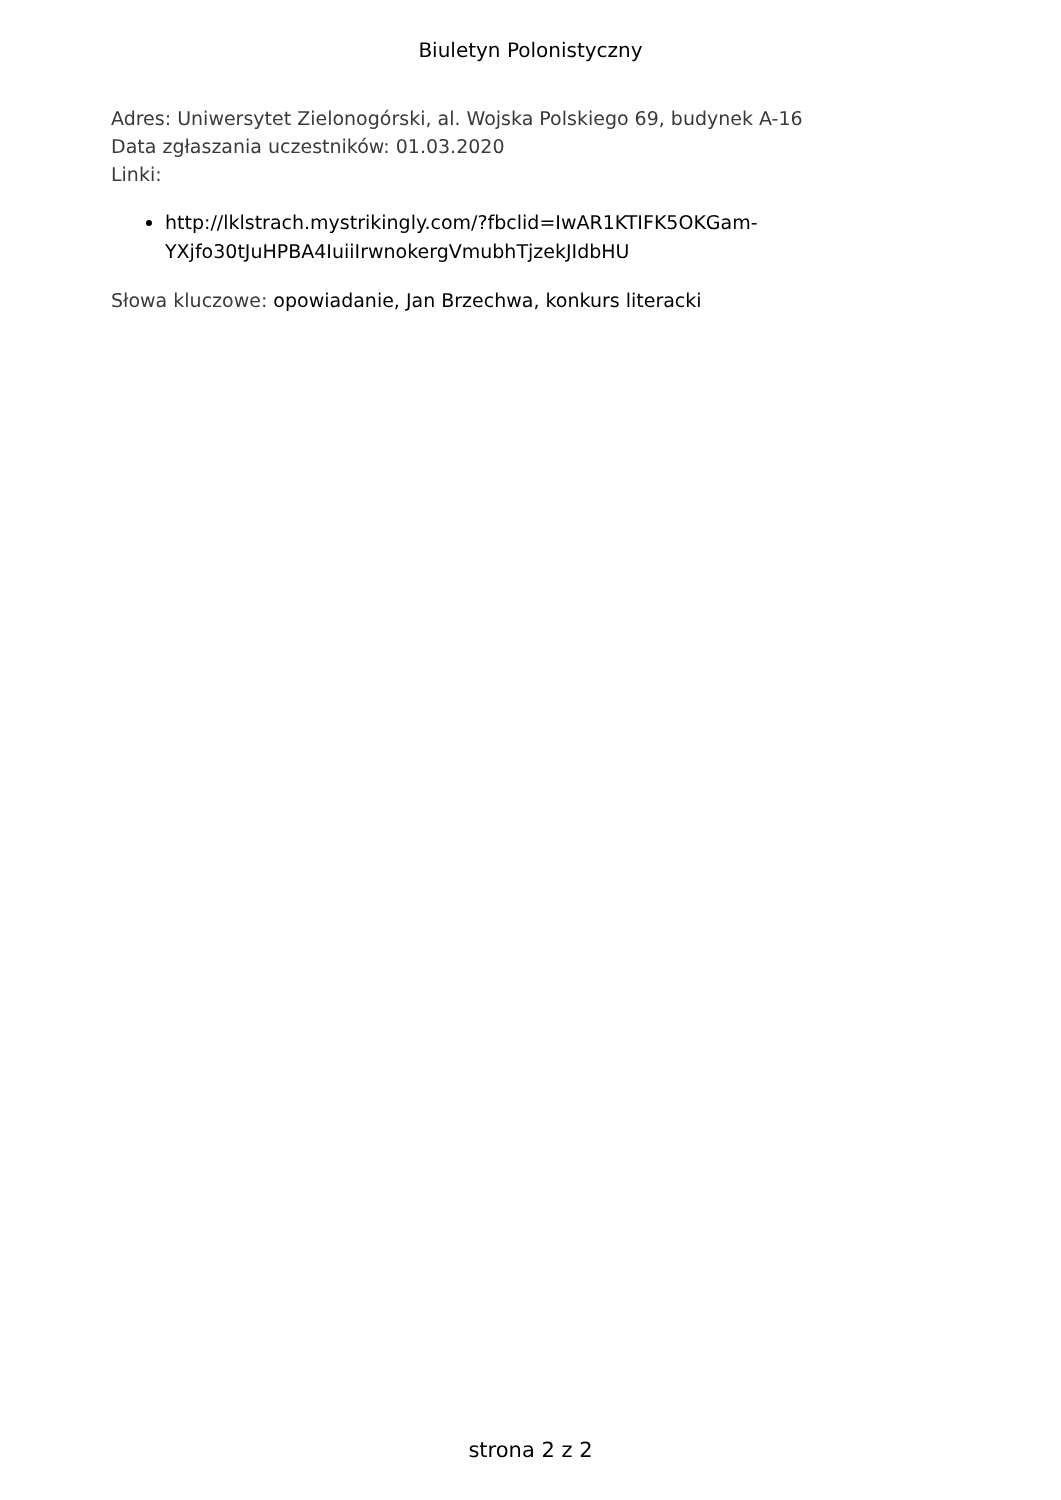Biuletyn Polonistyczny
Adres: Uniwersytet Zielonogórski, al. Wojska Polskiego 69, budynek A-16
Data zgłaszania uczestników: 01.03.2020
Linki:
http://lklstrach.mystrikingly.com/?fbclid=IwAR1KTIFK5OKGam-
YXjfo30tJuHPBA4IuiiIrwnokergVmubhTjzekJIdbHU
Słowa kluczowe: opowiadanie, Jan Brzechwa, konkurs literacki
strona 2 z 2